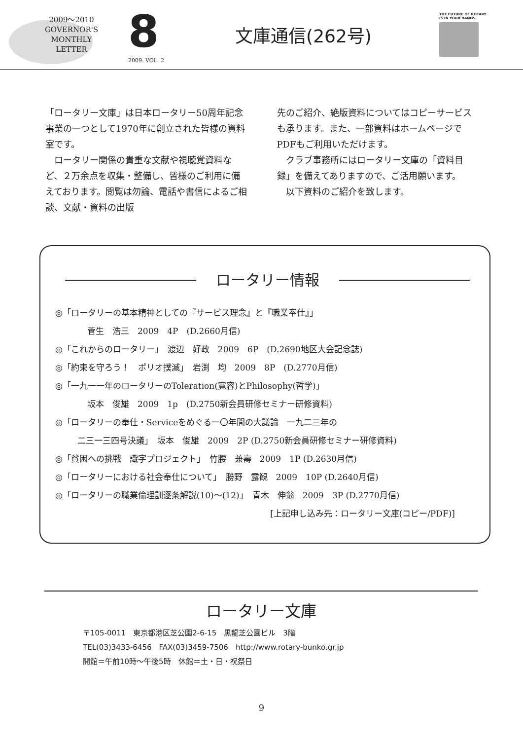2009～2010
GOVERNOR'S
MONTHLY
LETTER
8
2009. VOL. 2
文庫通信(262号)
THE FUTURE OF ROTARY
IS IN YOUR HANDS
「ロータリー文庫」は日本ロータリー50周年記念事業の一つとして1970年に創立された皆様の資料室です。
　ロータリー関係の貴重な文献や視聴覚資料など、２万余点を収集・整備し、皆様のご利用に備えております。閲覧は勿論、電話や書信によるご相談、文献・資料の出版
先のご紹介、絶版資料についてはコピーサービスも承ります。また、一部資料はホームページでPDFもご利用いただけます。
　クラブ事務所にはロータリー文庫の「資料目録」を備えてありますので、ご活用願います。
　以下資料のご紹介を致します。
ロータリー情報
◎「ロータリーの基本精神としての『サービス理念』と『職業奉仕』」
菅生　浩三　2009　4P　(D.2660月信)
◎「これからのロータリー」　渡辺　好政　2009　6P　(D.2690地区大会記念誌)
◎「約束を守ろう！　ポリオ撲滅」　岩渕　均　2009　8P　(D.2770月信)
◎「一九一一年のロータリーのToleration(寛容)とPhilosophy(哲学)」
坂本　俊雄　2009　1p　(D.2750新会員研修セミナー研修資料)
◎「ロータリーの奉仕・Serviceをめぐる一〇年間の大議論　一九二三年の
二三一三四号決議」　坂本　俊雄　2009　2P (D.2750新会員研修セミナー研修資料)
◎「貧困への挑戦　識字プロジェクト」　竹腰　兼壽　2009　1P (D.2630月信)
◎「ロータリーにおける社会奉仕について」　勝野　露観　2009　10P (D.2640月信)
◎「ロータリーの職業倫理訓逐条解説(10)～(12)」　青木　伸翁　2009　3P (D.2770月信)
[上記申し込み先：ロータリー文庫(コピー/PDF)]
ロータリー文庫
〒105-0011　東京都港区芝公園2-6-15　黒龍芝公園ビル　3階
TEL(03)3433-6456　FAX(03)3459-7506　http://www.rotary-bunko.gr.jp
開館＝午前10時～午後5時　休館＝土・日・祝祭日
9